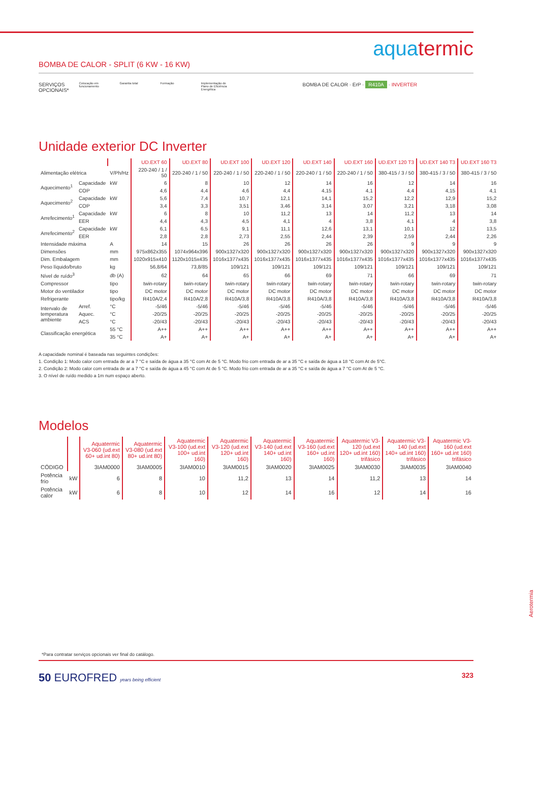aqua termic
BOMBA DE CALOR - SPLIT (6 KW - 16 KW)
SERVIÇOS
OPCIONAIS*
Colocação em funcionamento
Garantia total Formação Implementação de Plano de Eficiência Energética
BOMBA DE CALOR · ErP · R410A · INVERTER
Unidade exterior DC Inverter
| | | | UD.EXT 60 | UD.EXT 80 | UD.EXT 100 | UD.EXT 120 | UD.EXT 140 | UD.EXT 160 | UD.EXT 120 T3 | UD.EXT 140 T3 | UD.EXT 160 T3 |
| Alimentação elétrica | | V/Ph/Hz | 220-240 / 1 / 50 | 220-240 / 1 / 50 | 220-240 / 1 / 50 | 220-240 / 1 / 50 | 220-240 / 1 / 50 | 220-240 / 1 / 50 | 380-415 / 3 / 50 | 380-415 / 3 / 50 | 380-415 / 3 / 50 |
| Aquecimento<sup>1</sup> | Capacidade | kW | 6 | 8 | 10 | 12 | 14 | 16 | 12 | 14 | 16 |
| | COP | | 4,6 | 4,4 | 4,6 | 4,4 | 4,15 | 4,1 | 4,4 | 4,15 | 4,1 |
| Aquecimento<sup>2</sup> | Capacidade | kW | 5,6 | 7,4 | 10,7 | 12,1 | 14,1 | 15,2 | 12,2 | 12,9 | 15,2 |
| | COP | | 3,4 | 3,3 | 3,51 | 3,46 | 3,14 | 3,07 | 3,21 | 3,18 | 3,08 |
| Arrefecimento<sup>1</sup> | Capacidade | kW | 6 | 8 | 10 | 11,2 | 13 | 14 | 11,2 | 13 | 14 |
| | EER | | 4,4 | 4,3 | 4,5 | 4,1 | 4 | 3,8 | 4,1 | 4 | 3,8 |
| Arrefecimento<sup>2</sup> | Capacidade | kW | 6,1 | 6,5 | 9,1 | 11,1 | 12,6 | 13,1 | 10,1 | 12 | 13,5 |
| | EER | | 2,8 | 2,8 | 2,73 | 2,55 | 2,44 | 2,39 | 2,59 | 2,44 | 2,26 |
| Intensidade máxima | | A | 14 | 15 | 26 | 26 | 26 | 26 | 9 | 9 | 9 |
| Dimensões | | mm | 975x862x355 | 1074x964x396 | 900x1327x320 | 900x1327x320 | 900x1327x320 | 900x1327x320 | 900x1327x320 | 900x1327x320 | 900x1327x320 |
| Dim. Embalagem | | mm | 1020x915x410 | 1120x1015x435 | 1016x1377x435 | 1016x1377x435 | 1016x1377x435 | 1016x1377x435 | 1016x1377x435 | 1016x1377x435 | 1016x1377x435 |
| Peso líquido/bruto | | kg | 56,8/64 | 73,8/85 | 109/121 | 109/121 | 109/121 | 109/121 | 109/121 | 109/121 | 109/121 |
| Nível de ruído<sup>3</sup> | | db (A) | 62 | 64 | 65 | 66 | 69 | 71 | 66 | 69 | 71 |
| Compressor | | tipo | twin-rotary | twin-rotary | twin-rotary | twin-rotary | twin-rotary | twin-rotary | twin-rotary | twin-rotary | twin-rotary |
| Motor do ventilador | | tipo | DC motor | DC motor | DC motor | DC motor | DC motor | DC motor | DC motor | DC motor | DC motor |
| Refrigerante | | tipo/kg | R410A/2,4 | R410A/2,8 | R410A/3,8 | R410A/3,8 | R410A/3,8 | R410A/3,8 | R410A/3,8 | R410A/3,8 | R410A/3,8 |
| Intervalo de temperatura ambiente | Arref. | °C | -5/46 | -5/46 | -5/46 | -5/46 | -5/46 | -5/46 | -5/46 | -5/46 | -5/46 |
| | Aquec. | °C | -20/25 | -20/25 | -20/25 | -20/25 | -20/25 | -20/25 | -20/25 | -20/25 | -20/25 |
| | ACS | °C | -20/43 | -20/43 | -20/43 | -20/43 | -20/43 | -20/43 | -20/43 | -20/43 | -20/43 |
| Classificação energética | | 55 °C | A++ | A++ | A++ | A++ | A++ | A++ | A++ | A++ | A++ |
| | | 35 °C | A+ | A+ | A+ | A+ | A+ | A+ | A+ | A+ | A+ |
A capacidade nominal é baseada nas seguintes condições:
1. Condição 1: Modo calor com entrada de ar a 7 °C e saída de água a 35 °C com At de 5 °C. Modo frio com entrada de ar a 35 °C e saída de água a 18 °C com At de 5°C.
2. Condição 2: Modo calor com entrada de ar a 7 °C e saída de água a 45 °C com At de 5 °C. Modo frio com entrada de ar a 35 °C e saída de água a 7 °C com At de 5 °C.
3. O nível de ruído medido a 1m num espaço aberto.
Modelos
| | | Aquatermic V3-060 (ud.ext 60+ ud.int 80) | Aquatermic V3-080 (ud.ext 80+ ud.int 80) | Aquatermic V3-100 (ud.ext 100+ ud.int 160) | Aquatermic V3-120 (ud.ext 120+ ud.int 160) | Aquatermic V3-140 (ud.ext 140+ ud.int 160) | Aquatermic V3-160 (ud.ext 160+ ud.int 160) | Aquatermic V3-120 (ud.ext 120+ ud.int 160) trifásico | Aquatermic V3-140 (ud.ext 140+ ud.int 160) trifásico | Aquatermic V3-160 (ud.ext 160+ ud.int 160) trifásico |
| CÓDIGO | | 3IAM0000 | 3IAM0005 | 3IAM0010 | 3IAM0015 | 3IAM0020 | 3IAM0025 | 3IAM0030 | 3IAM0035 | 3IAM0040 |
| Potência frio | kW | 6 | 8 | 10 | 11,2 | 13 | 14 | 11,2 | 13 | 14 |
| Potência calor | kW | 6 | 8 | 10 | 12 | 14 | 16 | 12 | 14 | 16 |
*Para contratar serviços opcionais ver final do catálogo.
50 EUROFRED years being efficient
323
Aerotermia